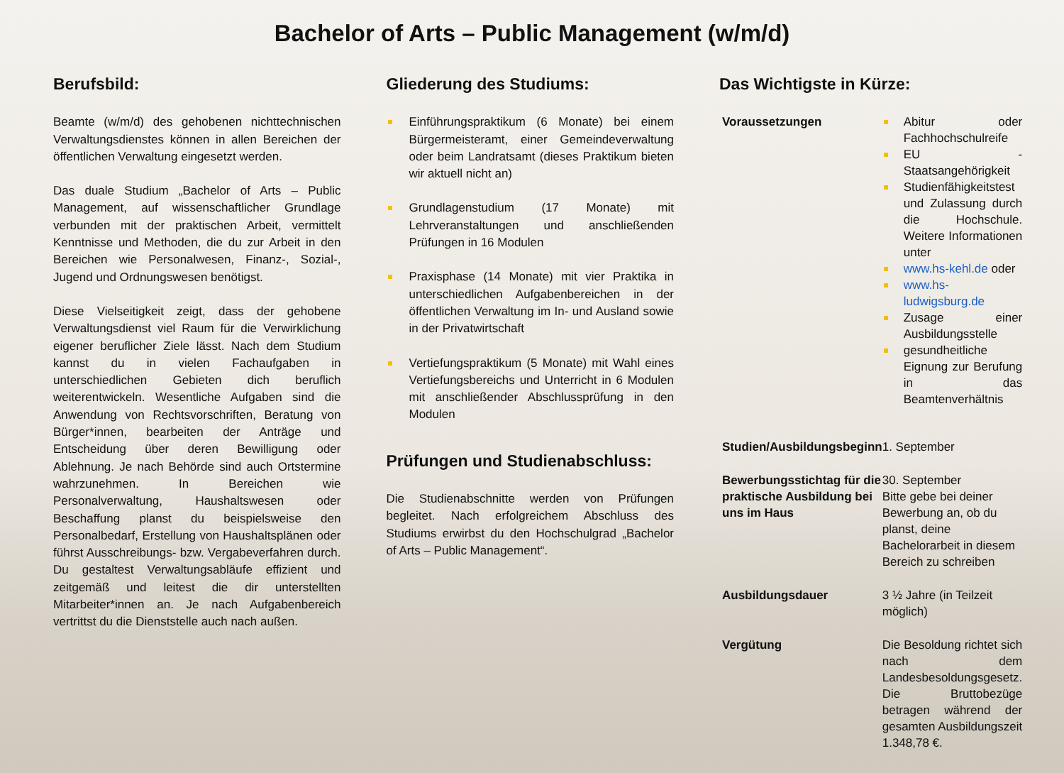Bachelor of Arts – Public Management (w/m/d)
Berufsbild:
Beamte (w/m/d) des gehobenen nichttechnischen Verwaltungsdienstes können in allen Bereichen der öffentlichen Verwaltung eingesetzt werden.
Das duale Studium „Bachelor of Arts – Public Management, auf wissenschaftlicher Grundlage verbunden mit der praktischen Arbeit, vermittelt Kenntnisse und Methoden, die du zur Arbeit in den Bereichen wie Personalwesen, Finanz-, Sozial-, Jugend und Ordnungswesen benötigst.
Diese Vielseitigkeit zeigt, dass der gehobene Verwaltungsdienst viel Raum für die Verwirklichung eigener beruflicher Ziele lässt. Nach dem Studium kannst du in vielen Fachaufgaben in unterschiedlichen Gebieten dich beruflich weiterentwickeln. Wesentliche Aufgaben sind die Anwendung von Rechtsvorschriften, Beratung von Bürger*innen, bearbeiten der Anträge und Entscheidung über deren Bewilligung oder Ablehnung. Je nach Behörde sind auch Ortstermine wahrzunehmen. In Bereichen wie Personalverwaltung, Haushaltswesen oder Beschaffung planst du beispielsweise den Personalbedarf, Erstellung von Haushaltsplänen oder führst Ausschreibungs- bzw. Vergabeverfahren durch. Du gestaltest Verwaltungsabläufe effizient und zeitgemäß und leitest die dir unterstellten Mitarbeiter*innen an. Je nach Aufgabenbereich vertrittst du die Dienststelle auch nach außen.
Gliederung des Studiums:
Einführungspraktikum (6 Monate) bei einem Bürgermeisteramt, einer Gemeindeverwaltung oder beim Landratsamt (dieses Praktikum bieten wir aktuell nicht an)
Grundlagenstudium (17 Monate) mit Lehrveranstaltungen und anschließenden Prüfungen in 16 Modulen
Praxisphase (14 Monate) mit vier Praktika in unterschiedlichen Aufgabenbereichen in der öffentlichen Verwaltung im In- und Ausland sowie in der Privatwirtschaft
Vertiefungspraktikum (5 Monate) mit Wahl eines Vertiefungsbereichs und Unterricht in 6 Modulen mit anschließender Abschlussprüfung in den Modulen
Prüfungen und Studienabschluss:
Die Studienabschnitte werden von Prüfungen begleitet. Nach erfolgreichem Abschluss des Studiums erwirbst du den Hochschulgrad „Bachelor of Arts – Public Management“.
Das Wichtigste in Kürze:
| Voraussetzungen | Abitur oder Fachhochschulreife EU - Staatsangehörigkeit Studienfähigkeitstest und Zulassung durch die Hochschule. Weitere Informationen unter www.hs-kehl.de oder www.hs-ludwigsburg.de Zusage einer Ausbildungsstelle gesundheitliche Eignung zur Berufung in das Beamtenverhältnis |
| Studien/Ausbildungsbeginn | 1. September |
| Bewerbungsstichtag für die praktische Ausbildung bei uns im Haus | 30. September Bitte gebe bei deiner Bewerbung an, ob du planst, deine Bachelorarbeit in diesem Bereich zu schreiben |
| Ausbildungsdauer | 3 ½ Jahre (in Teilzeit möglich) |
| Vergütung | Die Besoldung richtet sich nach dem Landesbesoldungsgesetz. Die Bruttobezüge betragen während der gesamten Ausbildungszeit 1.348,78 €. |